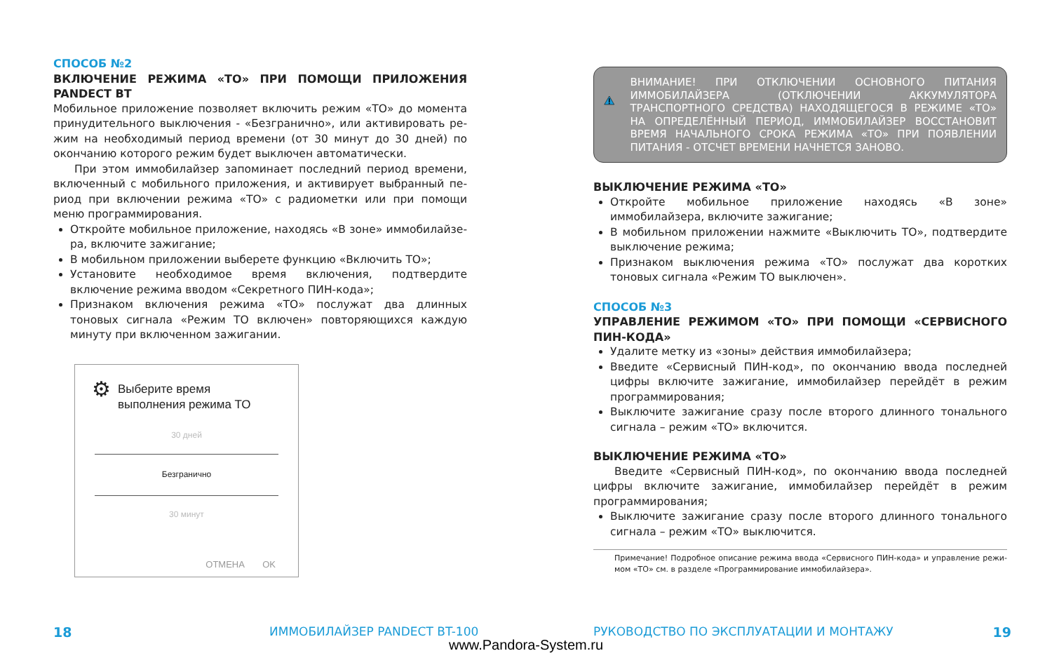СПОСОБ №2
ВКЛЮЧЕНИЕ РЕЖИМА «ТО» ПРИ ПОМОЩИ ПРИЛОЖЕНИЯ PANDECT BT
Мобильное приложение позволяет включить режим «ТО» до момента принудительного выключения - «Безгранично», или активировать ре­жим на необходимый период времени (от 30 минут до 30 дней) по окон­чанию которого режим будет выключен автоматически.
При этом иммобилайзер запоминает последний период времени, включенный с мобильного приложения, и активирует выбранный пе­риод при включении режима «ТО» с радиометки или при помощи меню программирования.
Откройте мобильное приложение, находясь «В зоне» иммобилайзе­ра, включите зажигание;
В мобильном приложении выберете функцию «Включить ТО»;
Установите необходимое время включения, подтвердите включение режима вводом «Секретного ПИН-кода»;
Признаком включения режима «ТО» послужат два длинных тоновых сигнала «Режим ТО включен» повторяющихся каждую минуту при включенном зажигании.
⚙ Выберите время
выполнения режима ТО
30 дней
Безгранично
30 минут
ОТМЕНА OK
ВНИМАНИЕ! ПРИ ОТКЛЮЧЕНИИ ОСНОВНОГО ПИТАНИЯ ИММОБИЛАЙЗЕРА (ОТКЛЮЧЕНИИ АККУМУЛЯТОРА ТРАНСПОРТНОГО СРЕДСТВА) НАХОДЯЩЕГОСЯ В РЕ­ЖИМЕ «ТО» НА ОПРЕДЕЛЁННЫЙ ПЕРИОД, ИММОБИ­ЛАЙЗЕР ВОССТАНОВИТ ВРЕМЯ НАЧАЛЬНОГО СРОКА РЕЖИМА «ТО» ПРИ ПОЯВЛЕНИИ ПИТАНИЯ - ОТСЧЕТ ВРЕМЕНИ НАЧНЕТСЯ ЗАНОВО.
ВЫКЛЮЧЕНИЕ РЕЖИМА «ТО»
Откройте мобильное приложение находясь «В зоне» иммобилайзера, включите зажигание;
В мобильном приложении нажмите «Выключить ТО», подтвердите вы­ключение режима;
Признаком выключения режима «ТО» послужат два коротких тоновых сигнала «Режим ТО выключен».
СПОСОБ №3
УПРАВЛЕНИЕ РЕЖИМОМ «ТО» ПРИ ПОМОЩИ «СЕРВИСНОГО ПИН-КОДА»
Удалите метку из «зоны» действия иммобилайзера;
Введите «Сервисный ПИН-код», по окончанию ввода последней циф­ры включите зажигание, иммобилайзер перейдёт в режим програм­мирования;
Выключите зажигание сразу после второго длинного тонального сиг­нала – режим «ТО» включится.
ВЫКЛЮЧЕНИЕ РЕЖИМА «ТО»
Введите «Сервисный ПИН-код», по окончанию ввода последней циф­ры включите зажигание, иммобилайзер перейдёт в режим программи­рования;
Выключите зажигание сразу после второго длинного тонального сиг­нала – режим «ТО» выключится.
Примечание! Подробное описание режима ввода «Сервисного ПИН-кода» и управление режи­мом «ТО» см. в разделе «Программирование иммобилайзера».
18 ИММОБИЛАЙЗЕР PANDECT BT-100 РУКОВОДСТВО ПО ЭКСПЛУАТАЦИИ И МОНТАЖУ 19
www.Pandora-System.ru